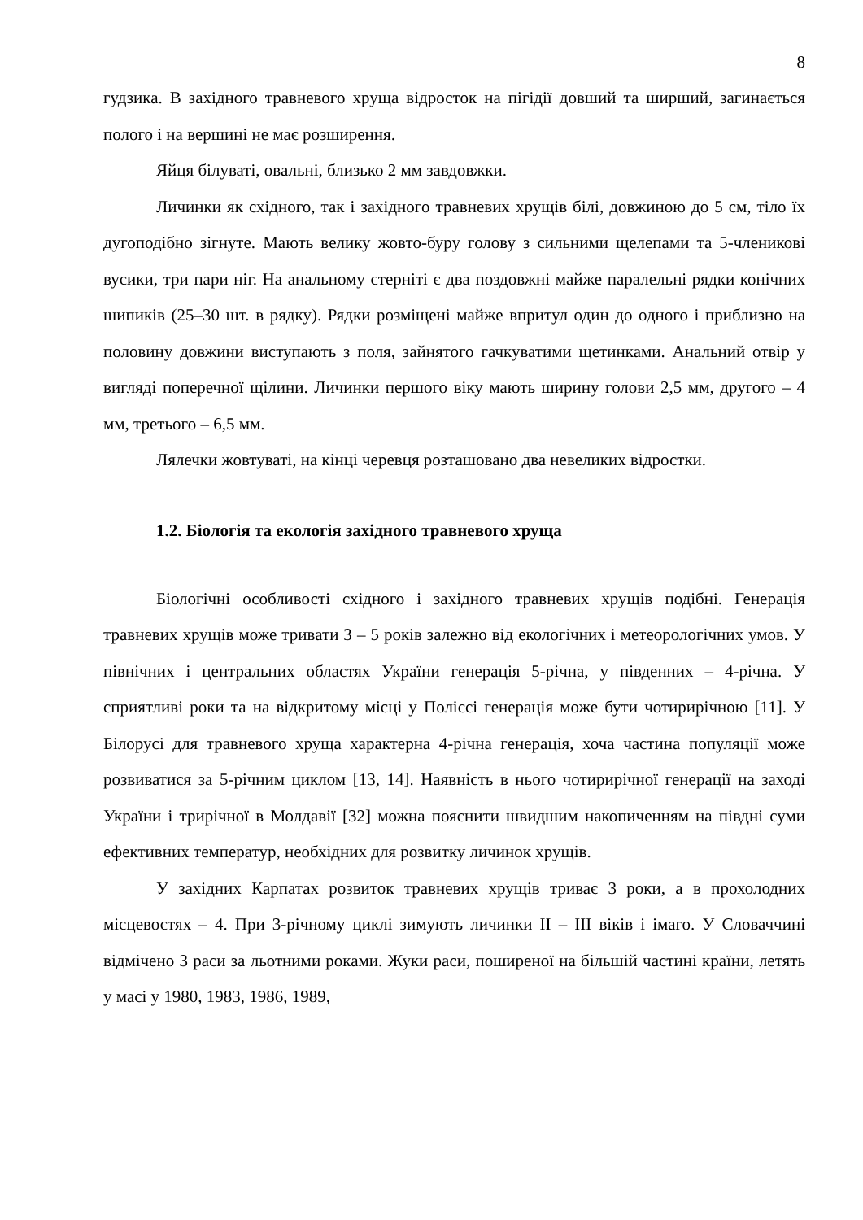8
гудзика. В західного травневого хруща відросток на пігідії довший та ширший, загинається полого і на вершині не має розширення.
Яйця білуваті, овальні, близько 2 мм завдовжки.
Личинки як східного, так і західного травневих хрущів білі, довжиною до 5 см, тіло їх дугоподібно зігнуте. Мають велику жовто-буру голову з сильними щелепами та 5-членикові вусики, три пари ніг. На анальному стерніті є два поздовжні майже паралельні рядки конічних шипиків (25–30 шт. в рядку). Рядки розміщені майже впритул один до одного і приблизно на половину довжини виступають з поля, зайнятого гачкуватими щетинками. Анальний отвір у вигляді поперечної щілини. Личинки першого віку мають ширину голови 2,5 мм, другого – 4 мм, третього – 6,5 мм.
Лялечки жовтуваті, на кінці черевця розташовано два невеликих відростки.
1.2. Біологія та екологія західного травневого хруща
Біологічні особливості східного і західного травневих хрущів подібні. Генерація травневих хрущів може тривати 3 – 5 років залежно від екологічних і метеорологічних умов. У північних і центральних областях України генерація 5-річна, у південних – 4-річна. У сприятливі роки та на відкритому місці у Поліссі генерація може бути чотирирічною [11]. У Білорусі для травневого хруща характерна 4-річна генерація, хоча частина популяції може розвиватися за 5-річним циклом [13, 14]. Наявність в нього чотирирічної генерації на заході України і трирічної в Молдавії [32] можна пояснити швидшим накопиченням на півдні суми ефективних температур, необхідних для розвитку личинок хрущів.
У західних Карпатах розвиток травневих хрущів триває 3 роки, а в прохолодних місцевостях – 4. При 3-річному циклі зимують личинки II – III віків і імаго. У Словаччині відмічено 3 раси за льотними роками. Жуки раси, поширеної на більшій частині країни, летять у масі у 1980, 1983, 1986, 1989,